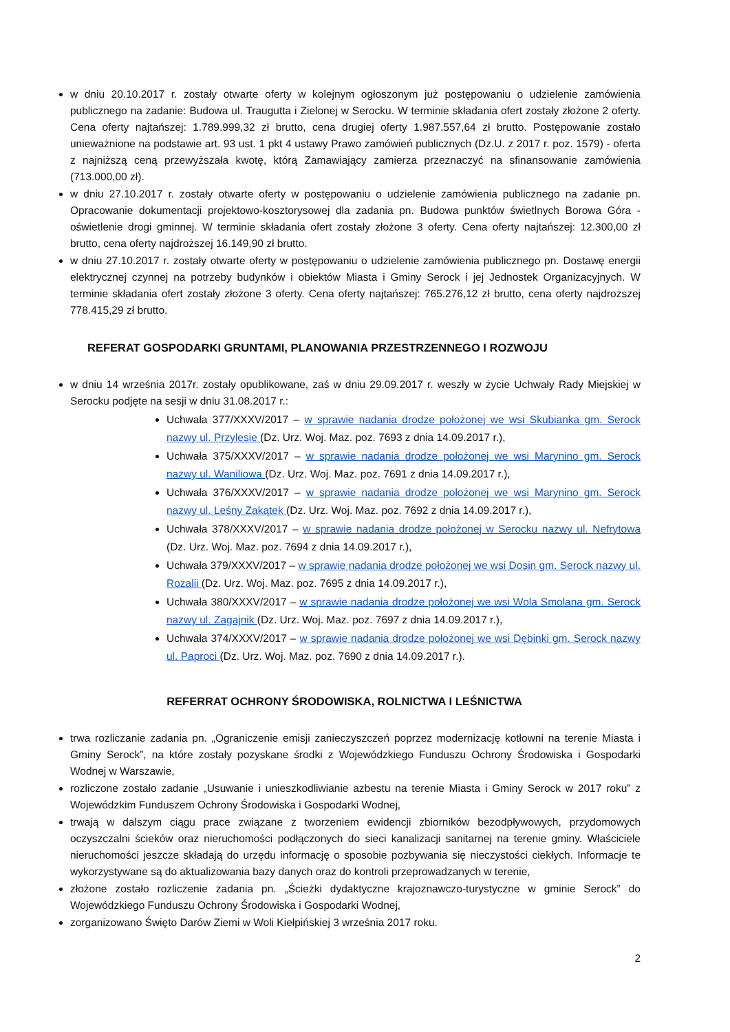w dniu 20.10.2017 r. zostały otwarte oferty w kolejnym ogłoszonym już postępowaniu o udzielenie zamówienia publicznego na zadanie: Budowa ul. Traugutta i Zielonej w Serocku. W terminie składania ofert zostały złożone 2 oferty. Cena oferty najtańszej: 1.789.999,32 zł brutto, cena drugiej oferty 1.987.557,64 zł brutto. Postępowanie zostało unieważnione na podstawie art. 93 ust. 1 pkt 4 ustawy Prawo zamówień publicznych (Dz.U. z 2017 r. poz. 1579) - oferta z najniższą ceną przewyższała kwotę, którą Zamawiający zamierza przeznaczyć na sfinansowanie zamówienia (713.000,00 zł).
w dniu 27.10.2017 r. zostały otwarte oferty w postępowaniu o udzielenie zamówienia publicznego na zadanie pn. Opracowanie dokumentacji projektowo-kosztorysowej dla zadania pn. Budowa punktów świetlnych Borowa Góra - oświetlenie drogi gminnej. W terminie składania ofert zostały złożone 3 oferty. Cena oferty najtańszej: 12.300,00 zł brutto, cena oferty najdroższej 16.149,90 zł brutto.
w dniu 27.10.2017 r. zostały otwarte oferty w postępowaniu o udzielenie zamówienia publicznego pn. Dostawę energii elektrycznej czynnej na potrzeby budynków i obiektów Miasta i Gminy Serock i jej Jednostek Organizacyjnych. W terminie składania ofert zostały złożone 3 oferty. Cena oferty najtańszej: 765.276,12 zł brutto, cena oferty najdroższej 778.415,29 zł brutto.
REFERAT GOSPODARKI GRUNTAMI, PLANOWANIA PRZESTRZENNEGO I ROZWOJU
w dniu 14 września 2017r. zostały opublikowane, zaś w dniu 29.09.2017 r. weszły w życie Uchwały Rady Miejskiej w Serocku podjęte na sesji w dniu 31.08.2017 r.:
Uchwała 377/XXXV/2017 – w sprawie nadania drodze położonej we wsi Skubianka gm. Serock nazwy ul. Przylesie (Dz. Urz. Woj. Maz. poz. 7693 z dnia 14.09.2017 r.),
Uchwała 375/XXXV/2017 – w sprawie nadania drodze położonej we wsi Marynino gm. Serock nazwy ul. Waniliowa (Dz. Urz. Woj. Maz. poz. 7691 z dnia 14.09.2017 r.),
Uchwała 376/XXXV/2017 – w sprawie nadania drodze położonej we wsi Marynino gm. Serock nazwy ul. Leśny Zakątek (Dz. Urz. Woj. Maz. poz. 7692 z dnia 14.09.2017 r.),
Uchwała 378/XXXV/2017 – w sprawie nadania drodze położonej w Serocku nazwy ul. Nefrytowa (Dz. Urz. Woj. Maz. poz. 7694 z dnia 14.09.2017 r.),
Uchwała 379/XXXV/2017 – w sprawie nadania drodze położonej we wsi Dosin gm. Serock nazwy ul. Rozalii (Dz. Urz. Woj. Maz. poz. 7695 z dnia 14.09.2017 r.),
Uchwała 380/XXXV/2017 – w sprawie nadania drodze położonej we wsi Wola Smolana gm. Serock nazwy ul. Zagajnik (Dz. Urz. Woj. Maz. poz. 7697 z dnia 14.09.2017 r.),
Uchwała 374/XXXV/2017 – w sprawie nadania drodze położonej we wsi Dębinki gm. Serock nazwy ul. Paproci (Dz. Urz. Woj. Maz. poz. 7690 z dnia 14.09.2017 r.).
REFERRAT OCHRONY ŚRODOWISKA, ROLNICTWA I LEŚNICTWA
trwa rozliczanie zadania pn. „Ograniczenie emisji zanieczyszczeń poprzez modernizację kotłowni na terenie Miasta i Gminy Serock”, na które zostały pozyskane środki z Wojewódzkiego Funduszu Ochrony Środowiska i Gospodarki Wodnej w Warszawie,
rozliczone zostało zadanie „Usuwanie i unieszkodliwianie azbestu na terenie Miasta i Gminy Serock w 2017 roku” z Wojewódzkim Funduszem Ochrony Środowiska i Gospodarki Wodnej,
trwają w dalszym ciągu prace związane z tworzeniem ewidencji zbiorników bezodpływowych, przydomowych oczyszczalni ścieków oraz nieruchomości podłączonych do sieci kanalizacji sanitarnej na terenie gminy. Właściciele nieruchomości jeszcze składają do urzędu informację o sposobie pozbywania się nieczystości ciekłych. Informacje te wykorzystywane są do aktualizowania bazy danych oraz do kontroli przeprowadzanych w terenie,
złożone zostało rozliczenie zadania pn. „Ścieżki dydaktyczne krajoznawczo-turystyczne w gminie Serock” do Wojewódzkiego Funduszu Ochrony Środowiska i Gospodarki Wodnej,
zorganizowano Święto Darów Ziemi w Woli Kiełpińskiej 3 września 2017 roku.
2